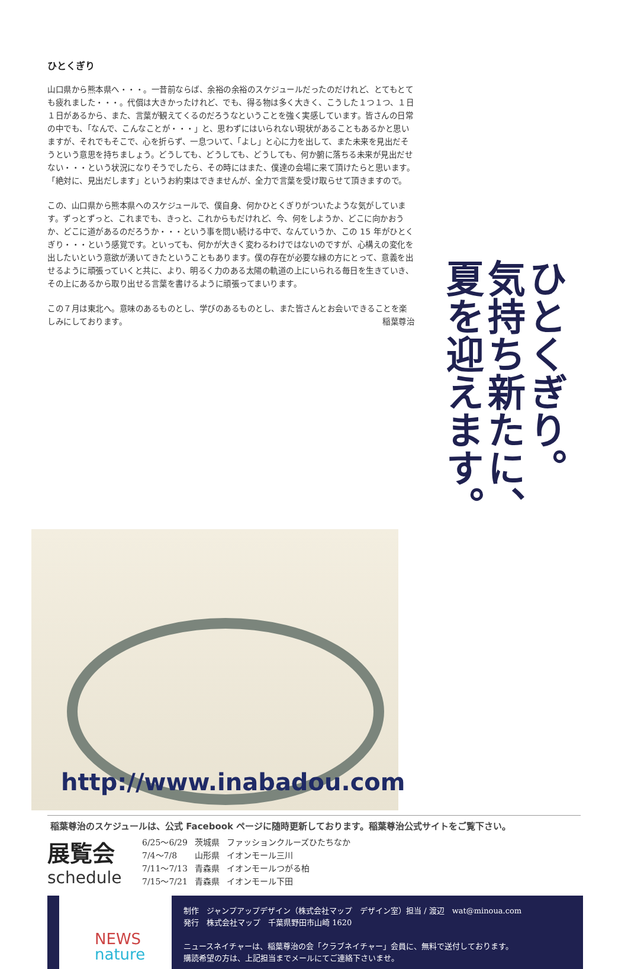ひとくぎり
山口県から熊本県へ・・・。一昔前ならば、余裕の余裕のスケジュールだったのだけれど、とてもとても疲れました・・・。代償は大きかったけれど、でも、得る物は多く大きく、こうした１つ１つ、１日１日があるから、また、言葉が観えてくるのだろうなということを強く実感しています。皆さんの日常の中でも、「なんで、こんなことが・・・」と、思わずにはいられない現状があることもあるかと思いますが、それでもそこで、心を折らず、一息ついて、「よし」と心に力を出して、また未来を見出だそうという意思を持ちましょう。どうしても、どうしても、どうしても、何か腑に落ちる未来が見出だせない・・・という状況になりそうでしたら、その時にはまた、僕達の会場に来て頂けたらと思います。「絶対に、見出だします」というお約束はできませんが、全力で言葉を受け取らせて頂きますので。
この、山口県から熊本県へのスケジュールで、僕自身、何かひとくぎりがついたような気がしています。ずっとずっと、これまでも、きっと、これからもだけれど、今、何をしようか、どこに向かおうか、どこに道があるのだろうか・・・という事を問い続ける中で、なんていうか、この 15 年がひとくぎり・・・という感覚です。といっても、何かが大きく変わるわけではないのですが、心構えの変化を出したいという意欲が湧いてきたということもあります。僕の存在が必要な縁の方にとって、意義を出せるように頑張っていくと共に、より、明るく力のある太陽の軌道の上にいられる毎日を生きていき、その上にあるから取り出せる言葉を書けるように頑張ってまいります。
この７月は東北へ。意味のあるものとし、学びのあるものとし、また皆さんとお会いできることを楽しみにしております。 稲葉尊治
ひとくぎり。
気持ち新たに、
夏を迎えます。
http://www.inabadou.com
稲葉尊治のスケジュールは、公式 Facebook ページに随時更新しております。稲葉尊治公式サイトをご覧下さい。
展覧会
schedule
| 6/25〜6/29 | 茨城県 | ファッションクルーズひたちなか |
| 7/4〜7/8 | 山形県 | イオンモール三川 |
| 7/11〜7/13 | 青森県 | イオンモールつがる柏 |
| 7/15〜7/21 | 青森県 | イオンモール下田 |
NEWS
nature
制作　ジャンプアップデザイン（株式会社マップ　デザイン室）担当 / 渡辺　wat@minoua.com
発行　株式会社マップ　千葉県野田市山崎 1620
ニュースネイチャーは、稲葉尊治の会「クラブネイチャー」会員に、無料で送付しております。
購読希望の方は、上記担当までメールにてご連絡下さいませ。